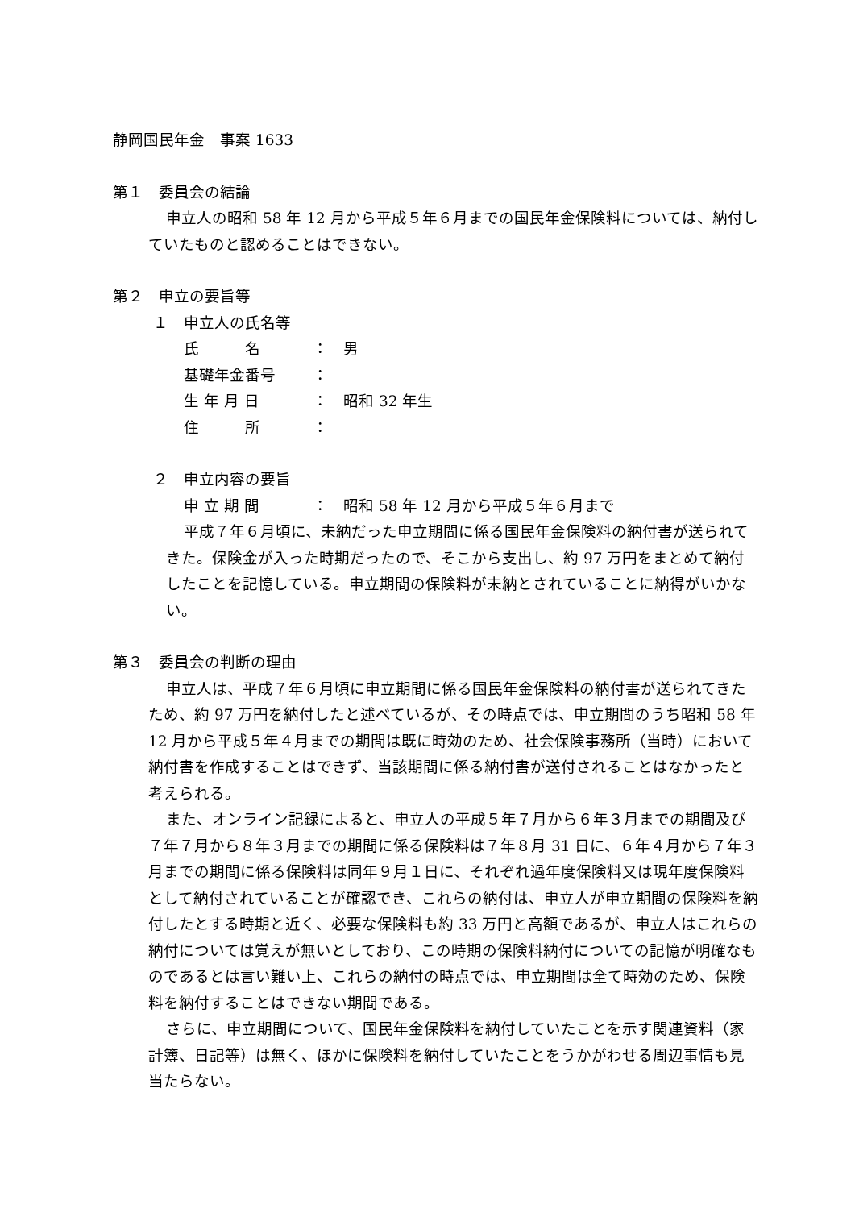静岡国民年金　事案 1633
第１　委員会の結論
申立人の昭和 58 年 12 月から平成５年６月までの国民年金保険料については、納付していたものと認めることはできない。
第２　申立の要旨等
１　申立人の氏名等
氏　　　名 ：　男
基礎年金番号 ：
生 年 月 日 ：　昭和 32 年生
住　　　所 ：
２　申立内容の要旨
申 立 期 間 ：　昭和 58 年 12 月から平成５年６月まで
平成７年６月頃に、未納だった申立期間に係る国民年金保険料の納付書が送られてきた。保険金が入った時期だったので、そこから支出し、約 97 万円をまとめて納付したことを記憶している。申立期間の保険料が未納とされていることに納得がいかない。
第３　委員会の判断の理由
申立人は、平成７年６月頃に申立期間に係る国民年金保険料の納付書が送られてきたため、約 97 万円を納付したと述べているが、その時点では、申立期間のうち昭和 58 年 12 月から平成５年４月までの期間は既に時効のため、社会保険事務所（当時）において納付書を作成することはできず、当該期間に係る納付書が送付されることはなかったと考えられる。
また、オンライン記録によると、申立人の平成５年７月から６年３月までの期間及び７年７月から８年３月までの期間に係る保険料は７年８月 31 日に、６年４月から７年３月までの期間に係る保険料は同年９月１日に、それぞれ過年度保険料又は現年度保険料として納付されていることが確認でき、これらの納付は、申立人が申立期間の保険料を納付したとする時期と近く、必要な保険料も約 33 万円と高額であるが、申立人はこれらの納付については覚えが無いとしており、この時期の保険料納付についての記憶が明確なものであるとは言い難い上、これらの納付の時点では、申立期間は全て時効のため、保険料を納付することはできない期間である。
さらに、申立期間について、国民年金保険料を納付していたことを示す関連資料（家計簿、日記等）は無く、ほかに保険料を納付していたことをうかがわせる周辺事情も見当たらない。